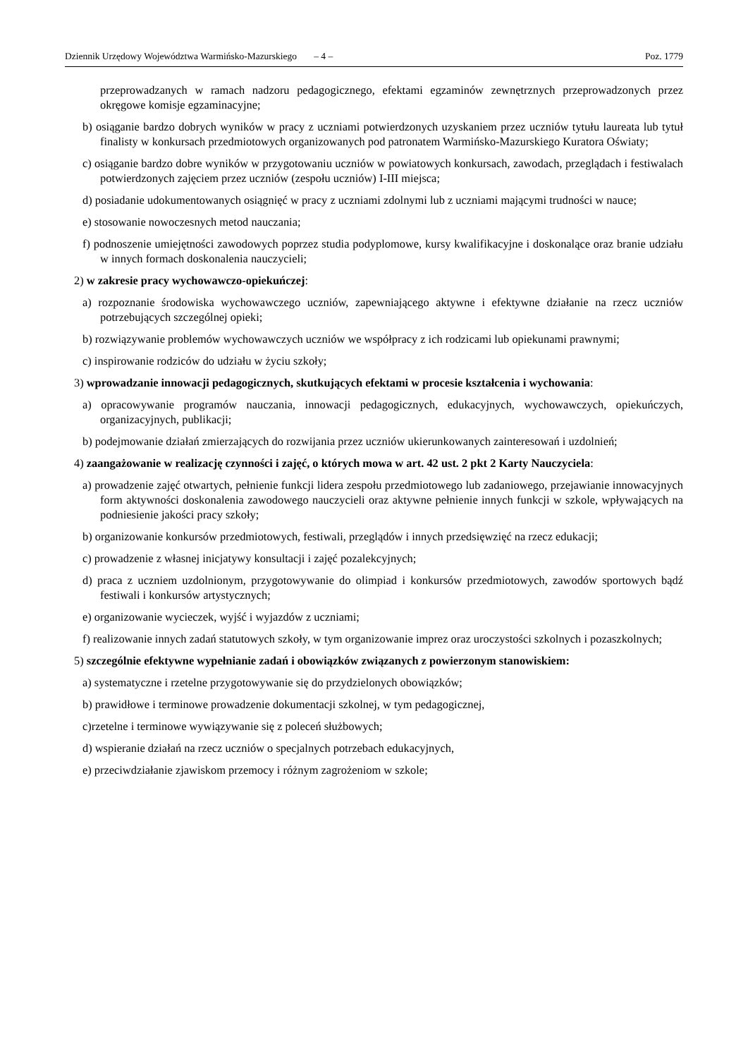Dziennik Urzędowy Województwa Warmińsko-Mazurskiego – 4 – Poz. 1779
przeprowadzanych w ramach nadzoru pedagogicznego, efektami egzaminów zewnętrznych przeprowadzonych przez okręgowe komisje egzaminacyjne;
b) osiąganie bardzo dobrych wyników w pracy z uczniami potwierdzonych uzyskaniem przez uczniów tytułu laureata lub tytuł finalisty w konkursach przedmiotowych organizowanych pod patronatem Warmińsko-Mazurskiego Kuratora Oświaty;
c) osiąganie bardzo dobre wyników w przygotowaniu uczniów w powiatowych konkursach, zawodach, przeglądach i festiwalach potwierdzonych zajęciem przez uczniów (zespołu uczniów) I-III miejsca;
d) posiadanie udokumentowanych osiągnięć w pracy z uczniami zdolnymi lub z uczniami mającymi trudności w nauce;
e) stosowanie nowoczesnych metod nauczania;
f) podnoszenie umiejętności zawodowych poprzez studia podyplomowe, kursy kwalifikacyjne i doskonalące oraz branie udziału w innych formach doskonalenia nauczycieli;
2) w zakresie pracy wychowawczo-opiekuńczej:
a) rozpoznanie środowiska wychowawczego uczniów, zapewniającego aktywne i efektywne działanie na rzecz uczniów potrzebujących szczególnej opieki;
b) rozwiązywanie problemów wychowawczych uczniów we współpracy z ich rodzicami lub opiekunami prawnymi;
c) inspirowanie rodziców do udziału w życiu szkoły;
3) wprowadzanie innowacji pedagogicznych, skutkujących efektami w procesie kształcenia i wychowania:
a) opracowywanie programów nauczania, innowacji pedagogicznych, edukacyjnych, wychowawczych, opiekuńczych, organizacyjnych, publikacji;
b) podejmowanie działań zmierzających do rozwijania przez uczniów ukierunkowanych zainteresowań i uzdolnień;
4) zaangażowanie w realizację czynności i zajęć, o których mowa w art. 42 ust. 2 pkt 2 Karty Nauczyciela:
a) prowadzenie zajęć otwartych, pełnienie funkcji lidera zespołu przedmiotowego lub zadaniowego, przejawianie innowacyjnych form aktywności doskonalenia zawodowego nauczycieli oraz aktywne pełnienie innych funkcji w szkole, wpływających na podniesienie jakości pracy szkoły;
b) organizowanie konkursów przedmiotowych, festiwali, przeglądów i innych przedsięwzięć na rzecz edukacji;
c) prowadzenie z własnej inicjatywy konsultacji i zajęć pozalekcyjnych;
d) praca z uczniem uzdolnionym, przygotowywanie do olimpiad i konkursów przedmiotowych, zawodów sportowych bądź festiwali i konkursów artystycznych;
e) organizowanie wycieczek, wyjść i wyjazdów z uczniami;
f) realizowanie innych zadań statutowych szkoły, w tym organizowanie imprez oraz uroczystości szkolnych i pozaszkolnych;
5) szczególnie efektywne wypełnianie zadań i obowiązków związanych z powierzonym stanowiskiem:
a) systematyczne i rzetelne przygotowywanie się do przydzielonych obowiązków;
b) prawidłowe i terminowe prowadzenie dokumentacji szkolnej, w tym pedagogicznej,
c)rzetelne i terminowe wywiązywanie się z poleceń służbowych;
d) wspieranie działań na rzecz uczniów o specjalnych potrzebach edukacyjnych,
e) przeciwdziałanie zjawiskom przemocy i różnym zagrożeniom w szkole;